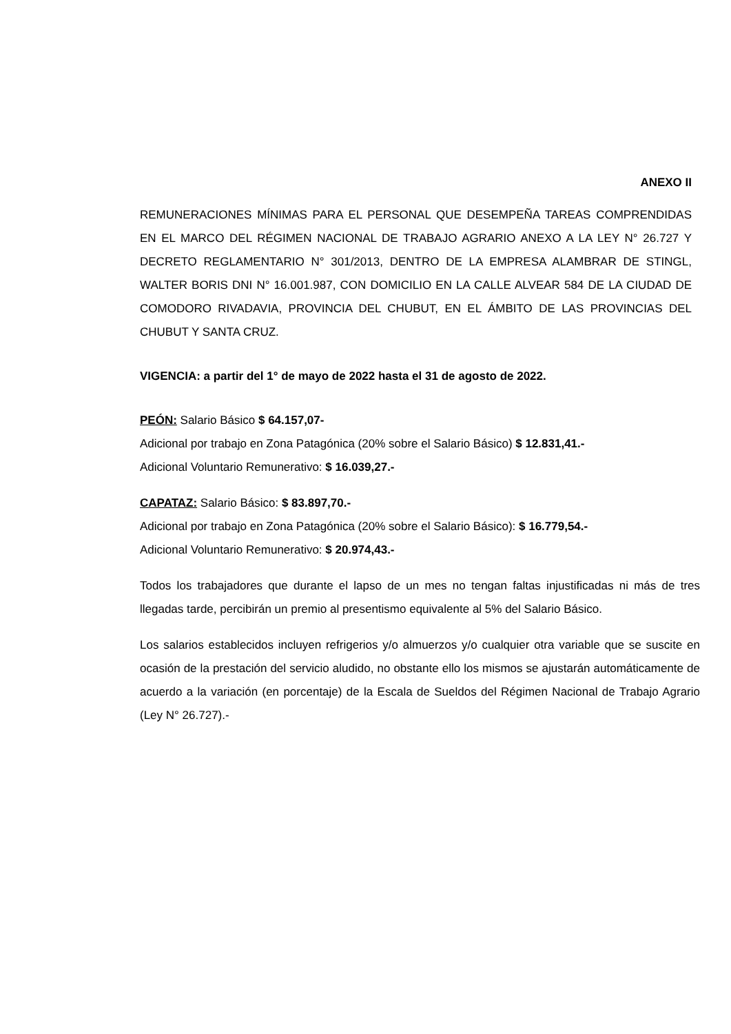ANEXO II
REMUNERACIONES MÍNIMAS PARA EL PERSONAL QUE DESEMPEÑA TAREAS COMPRENDIDAS EN EL MARCO DEL RÉGIMEN NACIONAL DE TRABAJO AGRARIO ANEXO A LA LEY N° 26.727 Y DECRETO REGLAMENTARIO N° 301/2013, DENTRO DE LA EMPRESA ALAMBRAR DE STINGL, WALTER BORIS DNI N° 16.001.987, CON DOMICILIO EN LA CALLE ALVEAR 584 DE LA CIUDAD DE COMODORO RIVADAVIA, PROVINCIA DEL CHUBUT, EN EL ÁMBITO DE LAS PROVINCIAS DEL CHUBUT Y SANTA CRUZ.
VIGENCIA: a partir del 1° de mayo de 2022 hasta el 31 de agosto de 2022.
PEÓN: Salario Básico $ 64.157,07-
Adicional por trabajo en Zona Patagónica (20% sobre el Salario Básico) $ 12.831,41.-
Adicional Voluntario Remunerativo: $ 16.039,27.-
CAPATAZ: Salario Básico: $ 83.897,70.-
Adicional por trabajo en Zona Patagónica (20% sobre el Salario Básico): $ 16.779,54.-
Adicional Voluntario Remunerativo: $ 20.974,43.-
Todos los trabajadores que durante el lapso de un mes no tengan faltas injustificadas ni más de tres llegadas tarde, percibirán un premio al presentismo equivalente al 5% del Salario Básico.
Los salarios establecidos incluyen refrigerios y/o almuerzos y/o cualquier otra variable que se suscite en ocasión de la prestación del servicio aludido, no obstante ello los mismos se ajustarán automáticamente de acuerdo a la variación (en porcentaje) de la Escala de Sueldos del Régimen Nacional de Trabajo Agrario (Ley N° 26.727).-